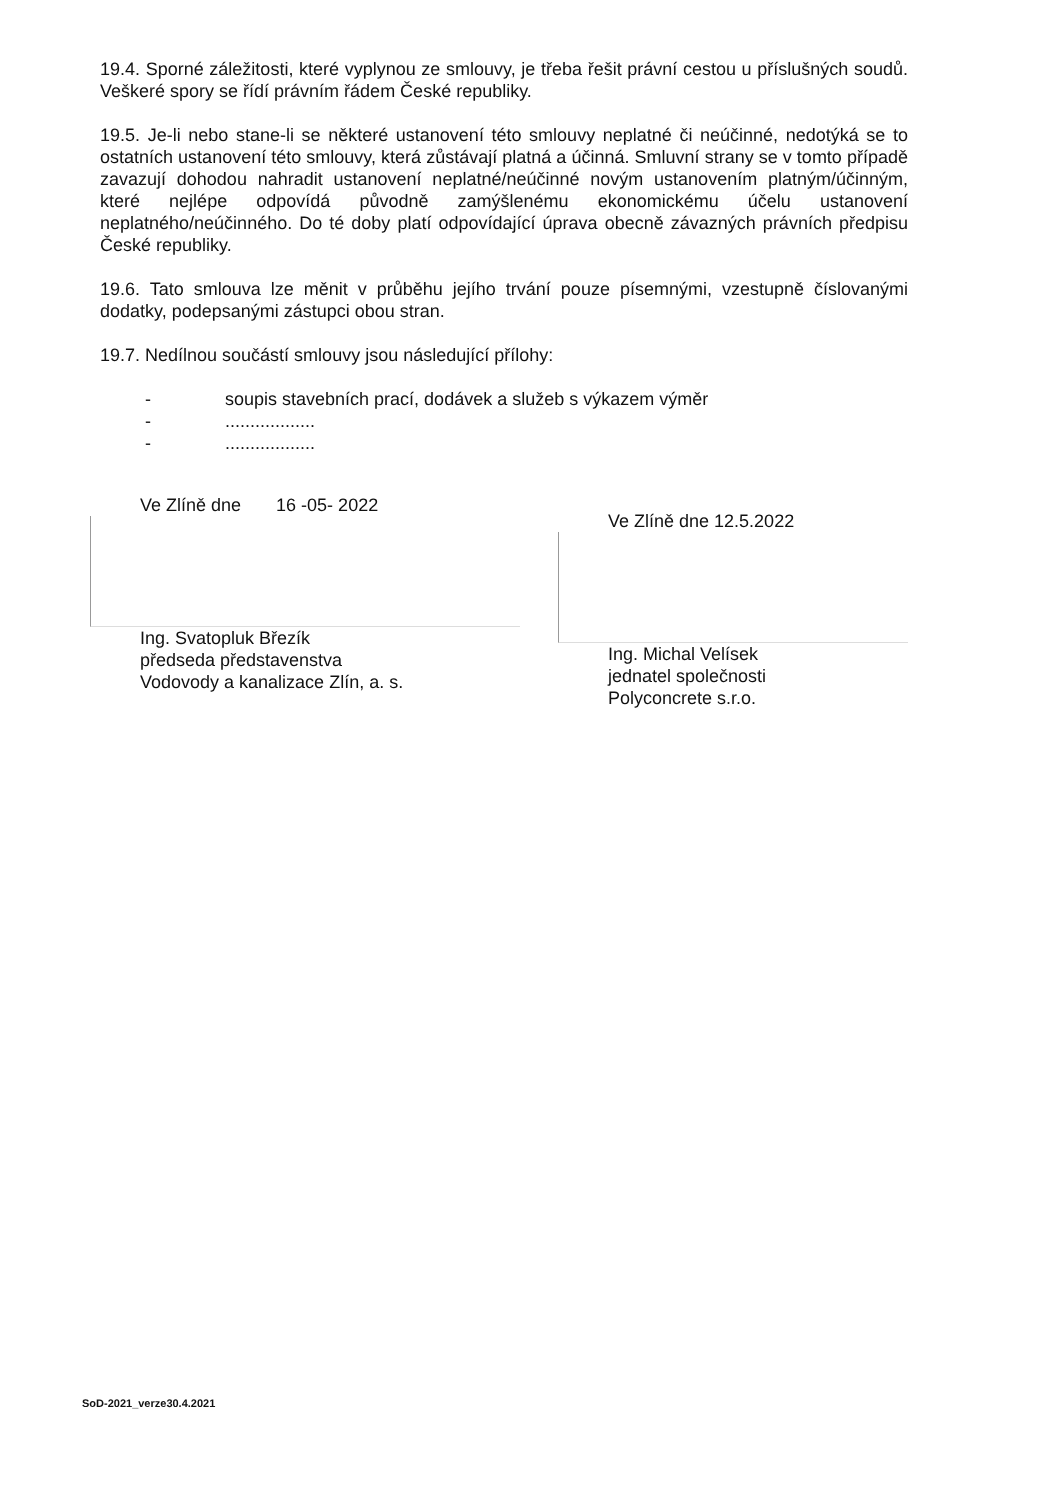19.4. Sporné záležitosti, které vyplynou ze smlouvy, je třeba řešit právní cestou u příslušných soudů. Veškeré spory se řídí právním řádem České republiky.
19.5. Je-li nebo stane-li se některé ustanovení této smlouvy neplatné či neúčinné, nedotýká se to ostatních ustanovení této smlouvy, která zůstávají platná a účinná. Smluvní strany se v tomto případě zavazují dohodou nahradit ustanovení neplatné/neúčinné novým ustanovením platným/účinným, které nejlépe odpovídá původně zamýšlenému ekonomickému účelu ustanovení neplatného/neúčinného. Do té doby platí odpovídající úprava obecně závazných právních předpisu České republiky.
19.6. Tato smlouva lze měnit v průběhu jejího trvání pouze písemnými, vzestupně číslovanými dodatky, podepsanými zástupci obou stran.
19.7. Nedílnou součástí smlouvy jsou následující přílohy:
- soupis stavebních prací, dodávek a služeb s výkazem výměr
-..................
-..................
Ve Zlíně dne 16 -05- 2022
Ing. Svatopluk Březík
předseda představenstva
Vodovody a kanalizace Zlín, a. s.
Ve Zlíně dne 12.5.2022
Ing. Michal Velísek
jednatel společnosti
Polyconcrete s.r.o.
SoD-2021_verze30.4.2021